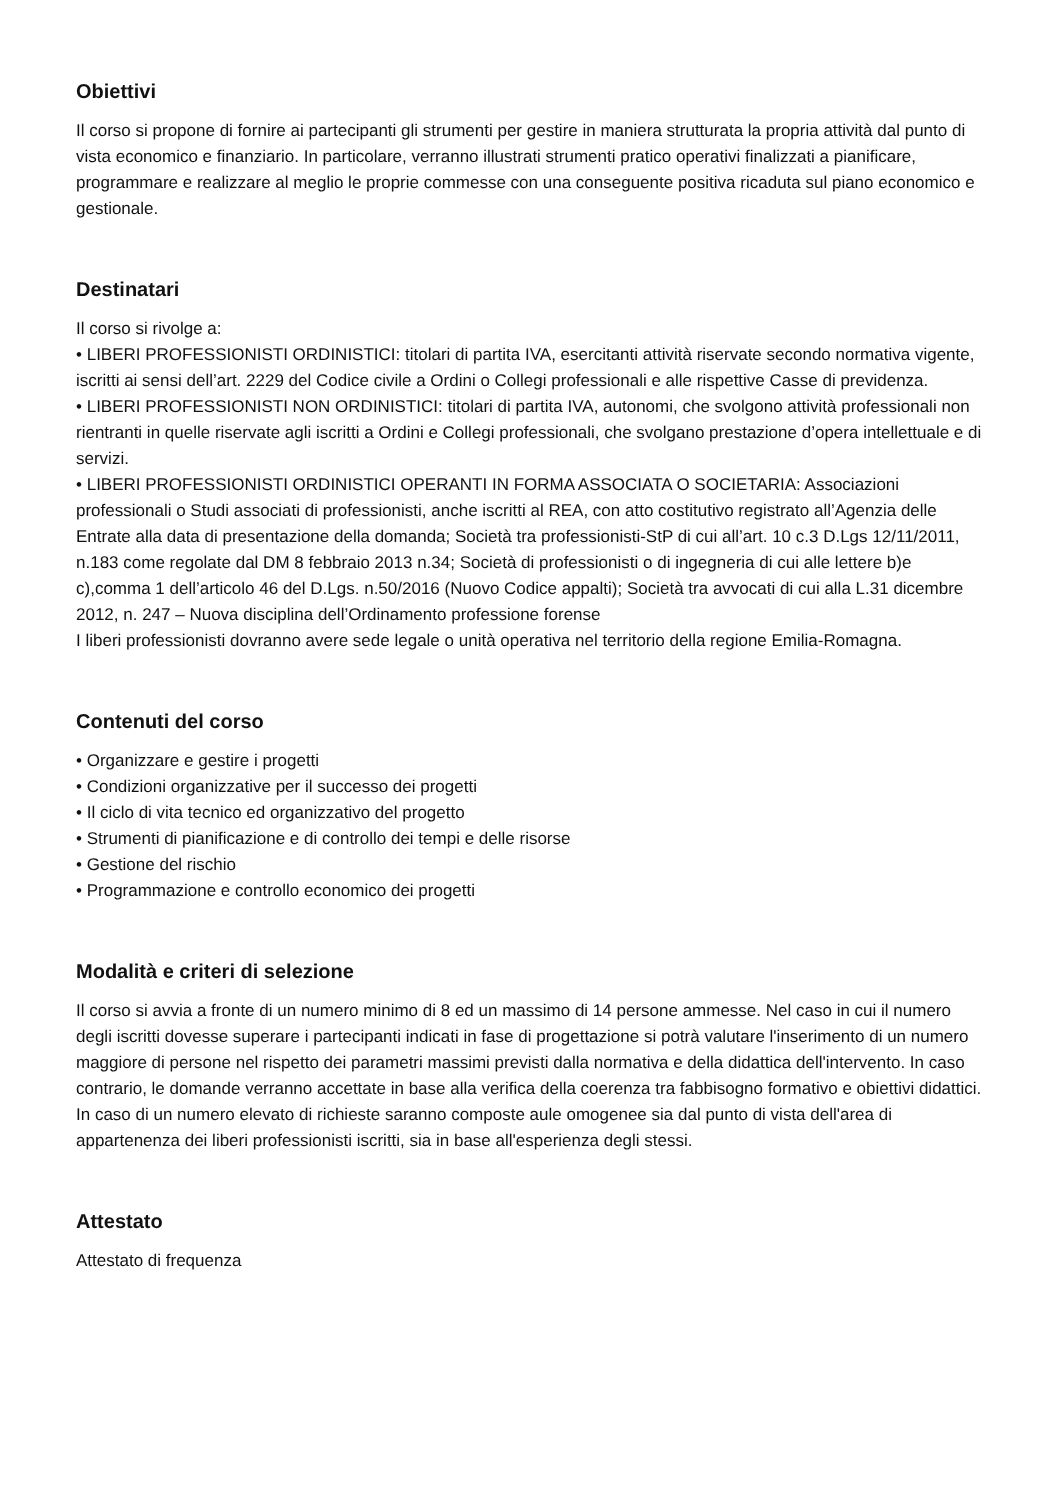Obiettivi
Il corso si propone di fornire ai partecipanti gli strumenti per gestire in maniera strutturata la propria attività dal punto di vista economico e finanziario. In particolare, verranno illustrati strumenti pratico operativi finalizzati a pianificare, programmare e realizzare al meglio le proprie commesse con una conseguente positiva ricaduta sul piano economico e gestionale.
Destinatari
Il corso si rivolge a:
• LIBERI PROFESSIONISTI ORDINISTICI: titolari di partita IVA, esercitanti attività riservate secondo normativa vigente, iscritti ai sensi dell’art. 2229 del Codice civile a Ordini o Collegi professionali e alle rispettive Casse di previdenza.
• LIBERI PROFESSIONISTI NON ORDINISTICI: titolari di partita IVA, autonomi, che svolgono attività professionali non rientranti in quelle riservate agli iscritti a Ordini e Collegi professionali, che svolgano prestazione d’opera intellettuale e di servizi.
• LIBERI PROFESSIONISTI ORDINISTICI OPERANTI IN FORMA ASSOCIATA O SOCIETARIA: Associazioni professionali o Studi associati di professionisti, anche iscritti al REA, con atto costitutivo registrato all’Agenzia delle Entrate alla data di presentazione della domanda; Società tra professionisti-StP di cui all’art. 10 c.3 D.Lgs 12/11/2011, n.183 come regolate dal DM 8 febbraio 2013 n.34; Società di professionisti o di ingegneria di cui alle lettere b)e c),comma 1 dell’articolo 46 del D.Lgs. n.50/2016 (Nuovo Codice appalti); Società tra avvocati di cui alla L.31 dicembre 2012, n. 247 – Nuova disciplina dell’Ordinamento professione forense
I liberi professionisti dovranno avere sede legale o unità operativa nel territorio della regione Emilia-Romagna.
Contenuti del corso
• Organizzare e gestire i progetti
• Condizioni organizzative per il successo dei progetti
• Il ciclo di vita tecnico ed organizzativo del progetto
• Strumenti di pianificazione e di controllo dei tempi e delle risorse
• Gestione del rischio
• Programmazione e controllo economico dei progetti
Modalità e criteri di selezione
Il corso si avvia a fronte di un numero minimo di 8 ed un massimo di 14 persone ammesse. Nel caso in cui il numero degli iscritti dovesse superare i partecipanti indicati in fase di progettazione si potrà valutare l'inserimento di un numero maggiore di persone nel rispetto dei parametri massimi previsti dalla normativa e della didattica dell'intervento. In caso contrario, le domande verranno accettate in base alla verifica della coerenza tra fabbisogno formativo e obiettivi didattici. In caso di un numero elevato di richieste saranno composte aule omogenee sia dal punto di vista dell'area di appartenenza dei liberi professionisti iscritti, sia in base all'esperienza degli stessi.
Attestato
Attestato di frequenza